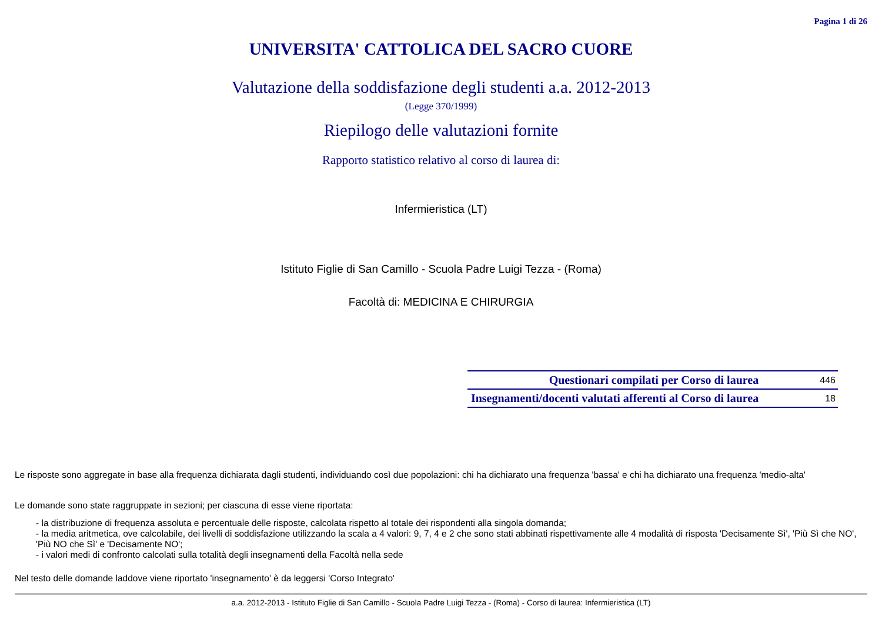Pagina 1 di 26
UNIVERSITA' CATTOLICA DEL SACRO CUORE
Valutazione della soddisfazione degli studenti a.a. 2012-2013
(Legge 370/1999)
Riepilogo delle valutazioni fornite
Rapporto statistico relativo al corso di laurea di:
Infermieristica (LT)
Istituto Figlie di San Camillo - Scuola Padre Luigi Tezza - (Roma)
Facoltà di: MEDICINA E CHIRURGIA
| Questionari compilati per Corso di laurea | 446 |
| Insegnamenti/docenti valutati afferenti al Corso di laurea | 18 |
Le risposte sono aggregate in base alla frequenza dichiarata dagli studenti, individuando così due popolazioni: chi ha dichiarato una frequenza 'bassa' e chi ha dichiarato una frequenza 'medio-alta'
Le domande sono state raggruppate in sezioni; per ciascuna di esse viene riportata:
- la distribuzione di frequenza assoluta e percentuale delle risposte, calcolata rispetto al totale dei rispondenti alla singola domanda;
- la media aritmetica, ove calcolabile, dei livelli di soddisfazione utilizzando la scala a 4 valori: 9, 7, 4 e 2 che sono stati abbinati rispettivamente alle 4 modalità di risposta 'Decisamente Sì', 'Più Sì che NO', 'Più NO che Sì' e 'Decisamente NO';
- i valori medi di confronto calcolati sulla totalità degli insegnamenti della Facoltà nella sede
Nel testo delle domande laddove viene riportato 'insegnamento' è da leggersi 'Corso Integrato'
a.a. 2012-2013 - Istituto Figlie di San Camillo - Scuola Padre Luigi Tezza - (Roma) - Corso di laurea: Infermieristica (LT)